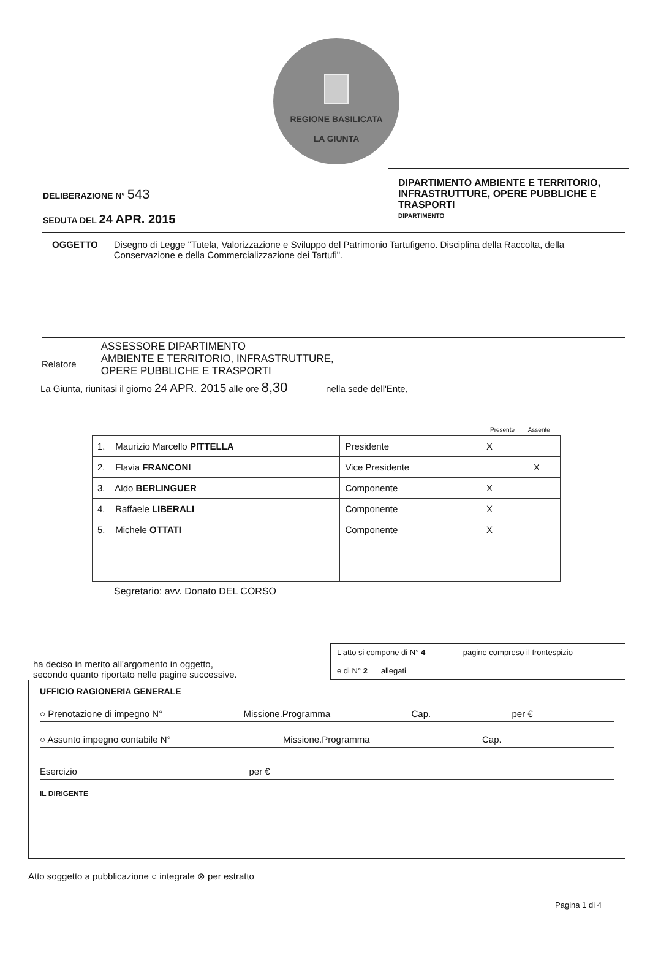REGIONE BASILICATA
LA GIUNTA
DELIBERAZIONE N° 543
SEDUTA DEL 24 APR. 2015
DIPARTIMENTO AMBIENTE E TERRITORIO, INFRASTRUTTURE, OPERE PUBBLICHE E TRASPORTI
DIPARTIMENTO
OGGETTO Disegno di Legge "Tutela, Valorizzazione e Sviluppo del Patrimonio Tartufigeno. Disciplina della Raccolta, della Conservazione e della Commercializzazione dei Tartufi".
Relatore
ASSESSORE DIPARTIMENTO
AMBIENTE E TERRITORIO, INFRASTRUTTURE,
OPERE PUBBLICHE E TRASPORTI
La Giunta, riunitasi il giorno 24 APR. 2015 alle ore 8,30 nella sede dell'Ente,
Presente Assente
| 1. Maurizio Marcello PITTELLA | Presidente | X | |
| 2. Flavia FRANCONI | Vice Presidente | | X |
| 3. Aldo BERLINGUER | Componente | X | |
| 4. Raffaele LIBERALI | Componente | X | |
| 5. Michele OTTATI | Componente | X | |
Segretario: avv. Donato DEL CORSO
ha deciso in merito all'argomento in oggetto,
secondo quanto riportato nelle pagine successive.
L'atto si compone di N° 4 pagine compreso il frontespizio
e di N° 2 allegati
UFFICIO RAGIONERIA GENERALE
○ Prenotazione di impegno N° Missione.Programma Cap. per €
○ Assunto impegno contabile N° Missione.Programma Cap.
Esercizio per €
IL DIRIGENTE
Atto soggetto a pubblicazione ○ integrale ⊗ per estratto
Pagina 1 di 4